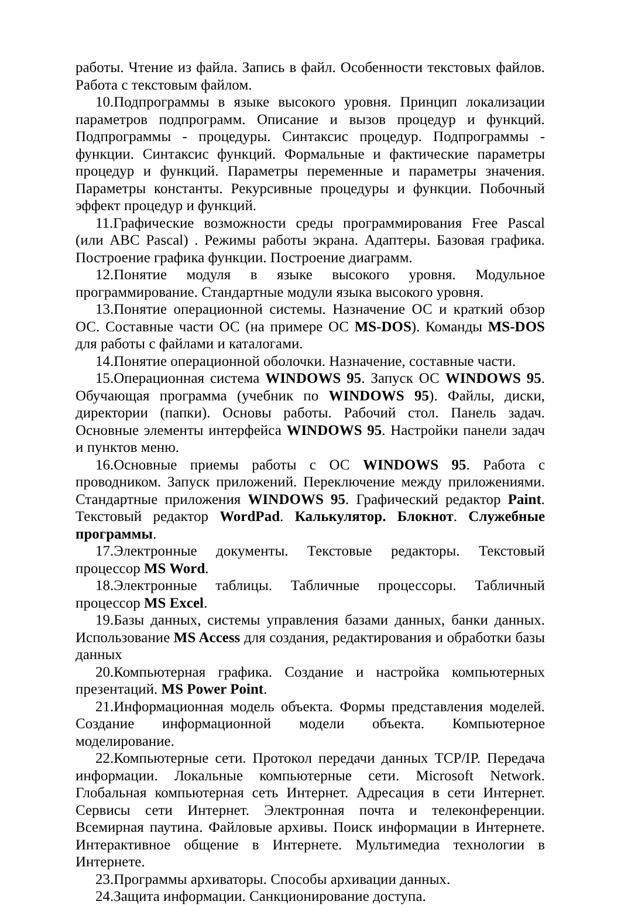работы. Чтение из файла. Запись в файл. Особенности текстовых файлов. Работа с текстовым файлом.
10.Подпрограммы в языке высокого уровня. Принцип локализации параметров подпрограмм. Описание и вызов процедур и функций. Подпрограммы - процедуры. Синтаксис процедур. Подпрограммы - функции. Синтаксис функций. Формальные и фактические параметры процедур и функций. Параметры переменные и параметры значения. Параметры константы. Рекурсивные процедуры и функции. Побочный эффект процедур и функций.
11.Графические возможности среды программирования Free Pascal (или ABC Pascal) . Режимы работы экрана. Адаптеры. Базовая графика. Построение графика функции. Построение диаграмм.
12.Понятие модуля в языке высокого уровня. Модульное программирование. Стандартные модули языка высокого уровня.
13.Понятие операционной системы. Назначение ОС и краткий обзор ОС. Составные части ОС (на примере ОС MS-DOS). Команды MS-DOS для работы с файлами и каталогами.
14.Понятие операционной оболочки. Назначение, составные части.
15.Операционная система WINDOWS 95. Запуск ОС WINDOWS 95. Обучающая программа (учебник по WINDOWS 95). Файлы, диски, директории (папки). Основы работы. Рабочий стол. Панель задач. Основные элементы интерфейса WINDOWS 95. Настройки панели задач и пунктов меню.
16.Основные приемы работы с ОС WINDOWS 95. Работа с проводником. Запуск приложений. Переключение между приложениями. Стандартные приложения WINDOWS 95. Графический редактор Paint. Текстовый редактор WordPad. Калькулятор. Блокнот. Служебные программы.
17.Электронные документы. Текстовые редакторы. Текстовый процессор MS Word.
18.Электронные таблицы. Табличные процессоры. Табличный процессор MS Excel.
19.Базы данных, системы управления базами данных, банки данных. Использование MS Access для создания, редактирования и обработки базы данных
20.Компьютерная графика. Создание и настройка компьютерных презентаций. MS Power Point.
21.Информационная модель объекта. Формы представления моделей. Создание информационной модели объекта. Компьютерное моделирование.
22.Компьютерные сети. Протокол передачи данных TCP/IP. Передача информации. Локальные компьютерные сети. Microsoft Network. Глобальная компьютерная сеть Интернет. Адресация в сети Интернет. Сервисы сети Интернет. Электронная почта и телеконференции. Всемирная паутина. Файловые архивы. Поиск информации в Интернете. Интерактивное общение в Интернете. Мультимедиа технологии в Интернете.
23.Программы архиваторы. Способы архивации данных.
24.Защита информации. Санкционирование доступа.